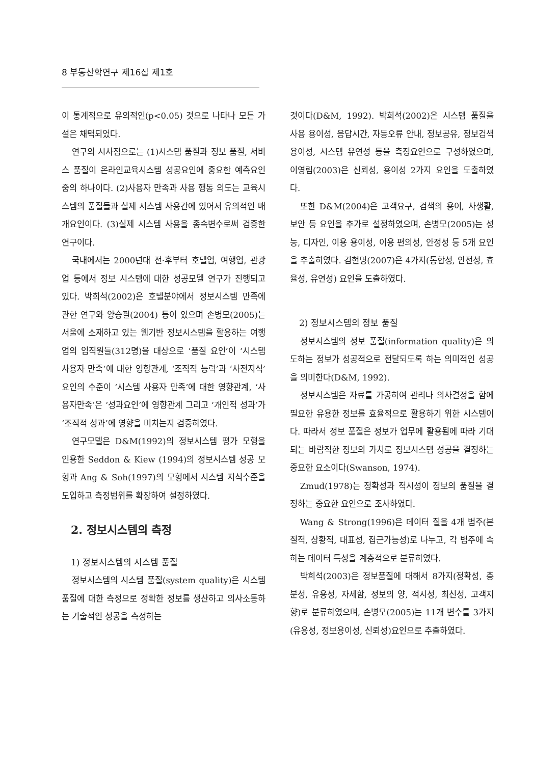8 부동산학연구 제16집 제1호
이 통계적으로 유의적인(p<0.05) 것으로 나타나 모든 가설은 채택되었다.
연구의 시사점으로는 (1)시스템 품질과 정보 품질, 서비스 품질이 온라인교육시스템 성공요인에 중요한 예측요인 중의 하나이다. (2)사용자 만족과 사용 행동 의도는 교육시스템의 품질들과 실제 시스템 사용간에 있어서 유의적인 매개요인이다. (3)실제 시스템 사용을 종속변수로써 검증한 연구이다.
국내에서는 2000년대 전·후부터 호텔업, 여행업, 관광업 등에서 정보 시스템에 대한 성공모델 연구가 진행되고 있다. 박희석(2002)은 호텔분야에서 정보시스템 만족에 관한 연구와 양승필(2004) 등이 있으며 손병모(2005)는 서울에 소재하고 있는 웹기반 정보시스템을 활용하는 여행업의 임직원들(312명)을 대상으로 ‘품질 요인’이 ‘시스템 사용자 만족’에 대한 영향관계, ‘조직적 능력’과 ‘사전지식’ 요인의 수준이 ‘시스템 사용자 만족’에 대한 영향관계, ‘사용자만족’은 ‘성과요인’에 영향관계 그리고 ‘개인적 성과’가 ‘조직적 성과’에 영향을 미치는지 검증하였다.
연구모델은 D&M(1992)의 정보시스템 평가 모형을 인용한 Seddon & Kiew (1994)의 정보시스템 성공 모형과 Ang & Soh(1997)의 모형에서 시스템 지식수준을 도입하고 측정범위를 확장하여 설정하였다.
2. 정보시스템의 측정
1) 정보시스템의 시스템 품질
정보시스템의 시스템 품질(system quality)은 시스템 품질에 대한 측정으로 정확한 정보를 생산하고 의사소통하는 기술적인 성공을 측정하는
것이다(D&M, 1992). 박희석(2002)은 시스템 품질을 사용 용이성, 응답시간, 자동오류 안내, 정보공유, 정보검색 용이성, 시스템 유연성 등을 측정요인으로 구성하였으며, 이영림(2003)은 신뢰성, 용이성 2가지 요인을 도출하였다.
또한 D&M(2004)은 고객요구, 검색의 용이, 사생활, 보안 등 요인을 추가로 설정하였으며, 손병모(2005)는 성능, 디자인, 이용 용이성, 이용 편의성, 안정성 등 5개 요인을 추출하였다. 김현명(2007)은 4가지(통합성, 안전성, 효율성, 유연성) 요인을 도출하였다.
2) 정보시스템의 정보 품질
정보시스템의 정보 품질(information quality)은 의도하는 정보가 성공적으로 전달되도록 하는 의미적인 성공을 의미한다(D&M, 1992).
정보시스템은 자료를 가공하여 관리나 의사결정을 함에 필요한 유용한 정보를 효율적으로 활용하기 위한 시스템이다. 따라서 정보 품질은 정보가 업무에 활용됨에 따라 기대되는 바람직한 정보의 가치로 정보시스템 성공을 결정하는 중요한 요소이다(Swanson, 1974).
Zmud(1978)는 정확성과 적시성이 정보의 품질을 결정하는 중요한 요인으로 조사하였다.
Wang & Strong(1996)은 데이터 질을 4개 범주(본질적, 상황적, 대표성, 접근가능성)로 나누고, 각 범주에 속하는 데이터 특성을 계층적으로 분류하였다.
박희석(2003)은 정보품질에 대해서 8가지(정확성, 충분성, 유용성, 자세함, 정보의 양, 적시성, 최신성, 고객지향)로 분류하였으며, 손병모(2005)는 11개 변수를 3가지(유용성, 정보용이성, 신뢰성)요인으로 추출하였다.